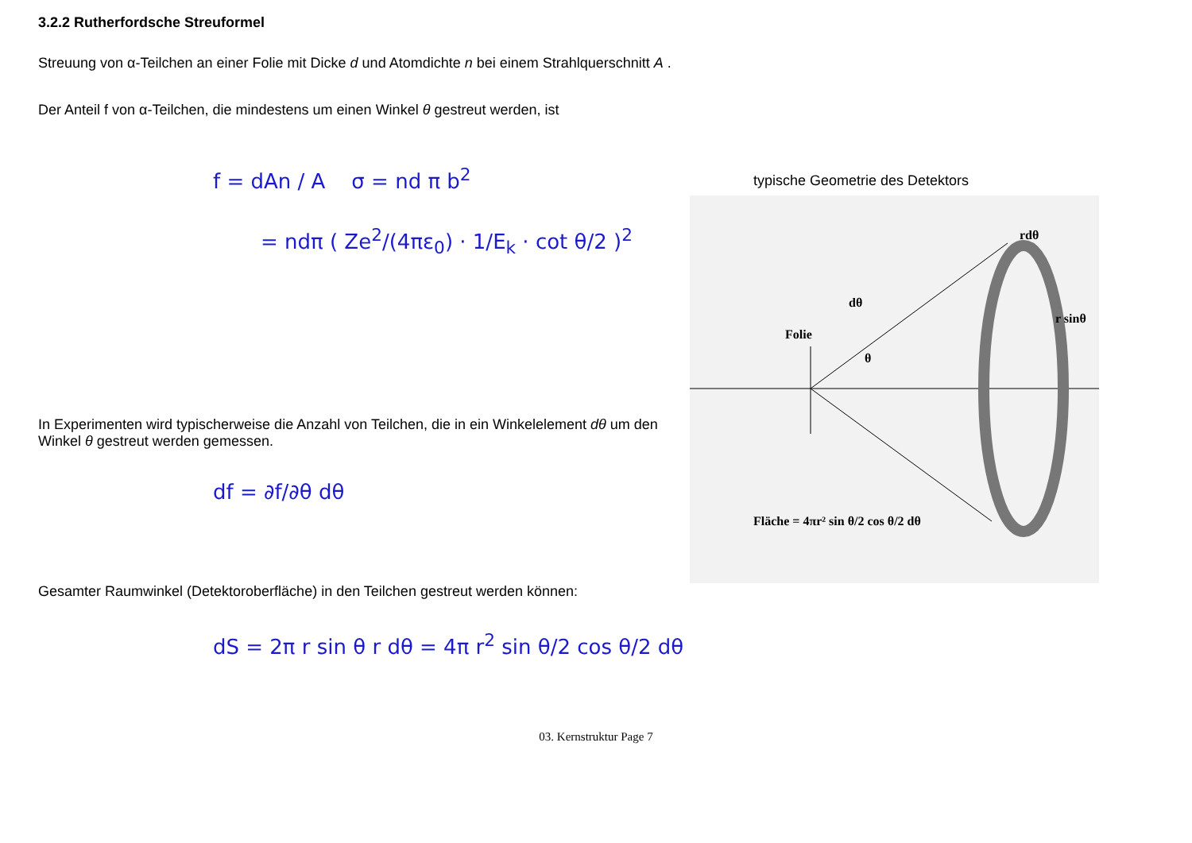3.2.2 Rutherfordsche Streuformel
Streuung von α-Teilchen an einer Folie mit Dicke d und Atomdichte n bei einem Strahlquerschnitt A .
Der Anteil f von α-Teilchen, die mindestens um einen Winkel θ gestreut werden, ist
f = dAn / A σ = nd π b<sup>2</sup>
= ndπ ( Ze<sup>2</sup>/(4πε<sub>0</sub>) · 1/E<sub>k</sub> · cot θ/2 )<sup>2</sup>
In Experimenten wird typischerweise die Anzahl von Teilchen, die in ein Winkelelement dθ um den Winkel θ gestreut werden gemessen.
df = ∂f/∂θ dθ
typische Geometrie des Detektors
rdθ
dθ
Folie
r sinθ
θ
Fläche = 4πr² sin θ/2 cos θ/2 dθ
Gesamter Raumwinkel (Detektoroberfläche) in den Teilchen gestreut werden können:
dS = 2π r sin θ r dθ = 4π r<sup>2</sup> sin θ/2 cos θ/2 dθ
03. Kernstruktur Page 7